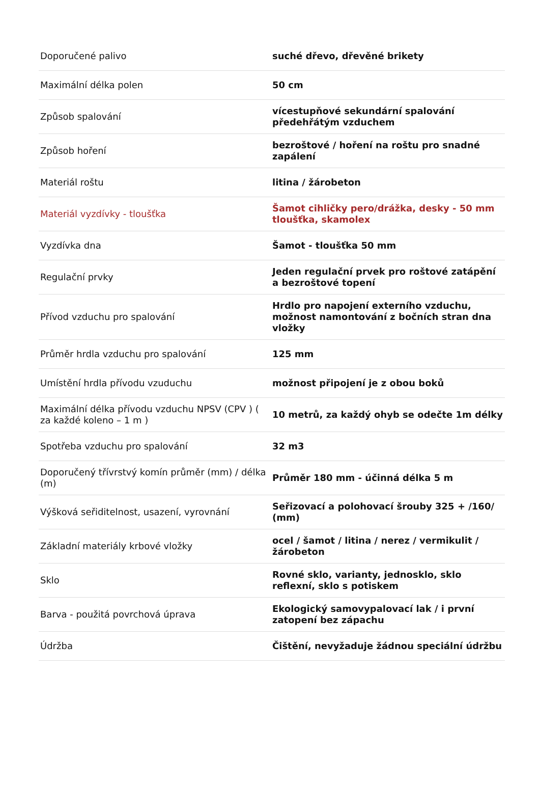| Doporučené palivo | suché dřevo, dřevěné brikety |
| Maximální délka polen | 50 cm |
| Způsob spalování | vícestupňové sekundární spalování předehřátým vzduchem |
| Způsob hoření | bezroštové / hoření na roštu pro snadné zapálení |
| Materiál roštu | litina / žárobeton |
| Materiál vyzdívky - tloušťka | Šamot cihličky pero/drážka, desky - 50 mm tloušťka, skamolex |
| Vyzdívka dna | Šamot - tloušťka 50 mm |
| Regulační prvky | Jeden regulační prvek pro roštové zatápění a bezroštové topení |
| Přívod vzduchu pro spalování | Hrdlo pro napojení externího vzduchu, možnost namontování z bočních stran dna vložky |
| Průměr hrdla vzduchu pro spalování | 125 mm |
| Umístění hrdla přívodu vzuduchu | možnost připojení je z obou boků |
| Maximální délka přívodu vzduchu NPSV (CPV ) ( za každé koleno – 1 m ) | 10 metrů, za každý ohyb se odečte 1m délky |
| Spotřeba vzduchu pro spalování | 32 m3 |
| Doporučený třívrstvý komín průměr (mm) / délka (m) | Průměr 180 mm - účinná délka 5 m |
| Výšková seřiditelnost, usazení, vyrovnání | Seřizovací a polohovací šrouby 325 + /160/ (mm) |
| Základní materiály krbové vložky | ocel / šamot / litina / nerez / vermikulit / žárobeton |
| Sklo | Rovné sklo, varianty, jednosklo, sklo reflexní, sklo s potiskem |
| Barva - použitá povrchová úprava | Ekologický samovypalovací lak / i první zatopení bez zápachu |
| Údržba | Čištění, nevyžaduje žádnou speciální údržbu |